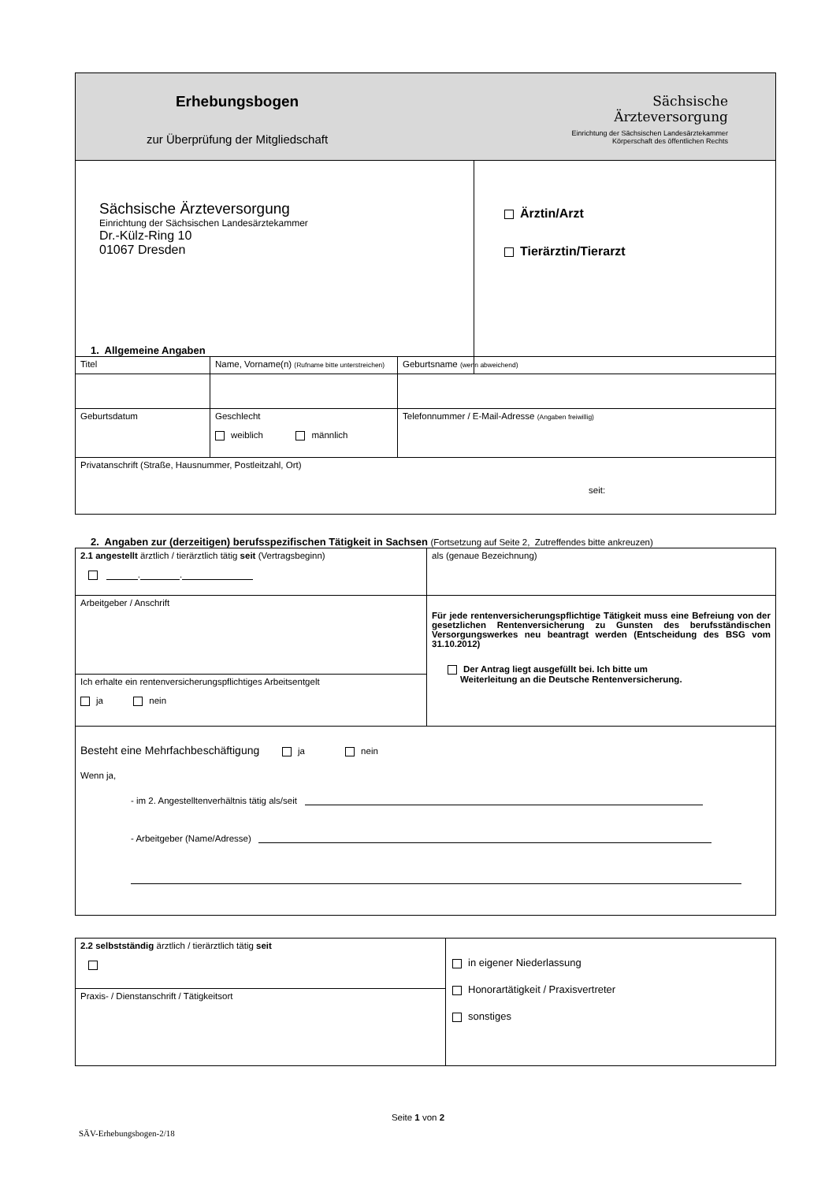| Erhebungsbogen zur Überprüfung der Mitgliedschaft Sächsische Ärzteversorgung Einrichtung der Sächsischen Landesärztekammer Körperschaft des öffentlichen Rechts | |
| Sächsische Ärzteversorgung Einrichtung der Sächsischen Landesärztekammer Dr.-Külz-Ring 10 01067 Dresden | Ärztin/Arzt Tierärztin/Tierarzt |
1. Allgemeine Angaben
| Titel | Name, Vorname(n) (Rufname bitte unterstreichen) | | Geburtsname (wenn abweichend) |
| Geburtsdatum | Geschlecht weiblich männlich | Telefonnummer / E-Mail-Adresse (Angaben freiwillig) | |
| Privatanschrift (Straße, Hausnummer, Postleitzahl, Ort) seit: | | | |
2. Angaben zur (derzeitigen) berufsspezifischen Tätigkeit in Sachsen (Fortsetzung auf Seite 2, Zutreffendes bitte ankreuzen)
| 2.1 angestellt ärztlich / tierärztlich tätig seit (Vertragsbeginn) . . | als (genaue Bezeichnung) |
| Arbeitgeber / Anschrift | Für jede rentenversicherungspflichtige Tätigkeit muss eine Befreiung von der gesetzlichen Rentenversicherung zu Gunsten des berufsständischen Versorgungswerkes neu beantragt werden (Entscheidung des BSG vom 31.10.2012) Der Antrag liegt ausgefüllt bei. Ich bitte um Weiterleitung an die Deutsche Rentenversicherung. |
| Ich erhalte ein rentenversicherungspflichtiges Arbeitsentgelt ja nein | |
| Besteht eine Mehrfachbeschäftigung ja nein Wenn ja, - im 2. Angestelltenverhältnis tätig als/seit - Arbeitgeber (Name/Adresse) | |
| 2.2 selbstständig ärztlich / tierärztlich tätig seit | in eigener Niederlassung Honorartätigkeit / Praxisvertreter sonstiges |
| Praxis- / Dienstanschrift / Tätigkeitsort | |
Seite 1 von 2
SÄV-Erhebungsbogen-2/18